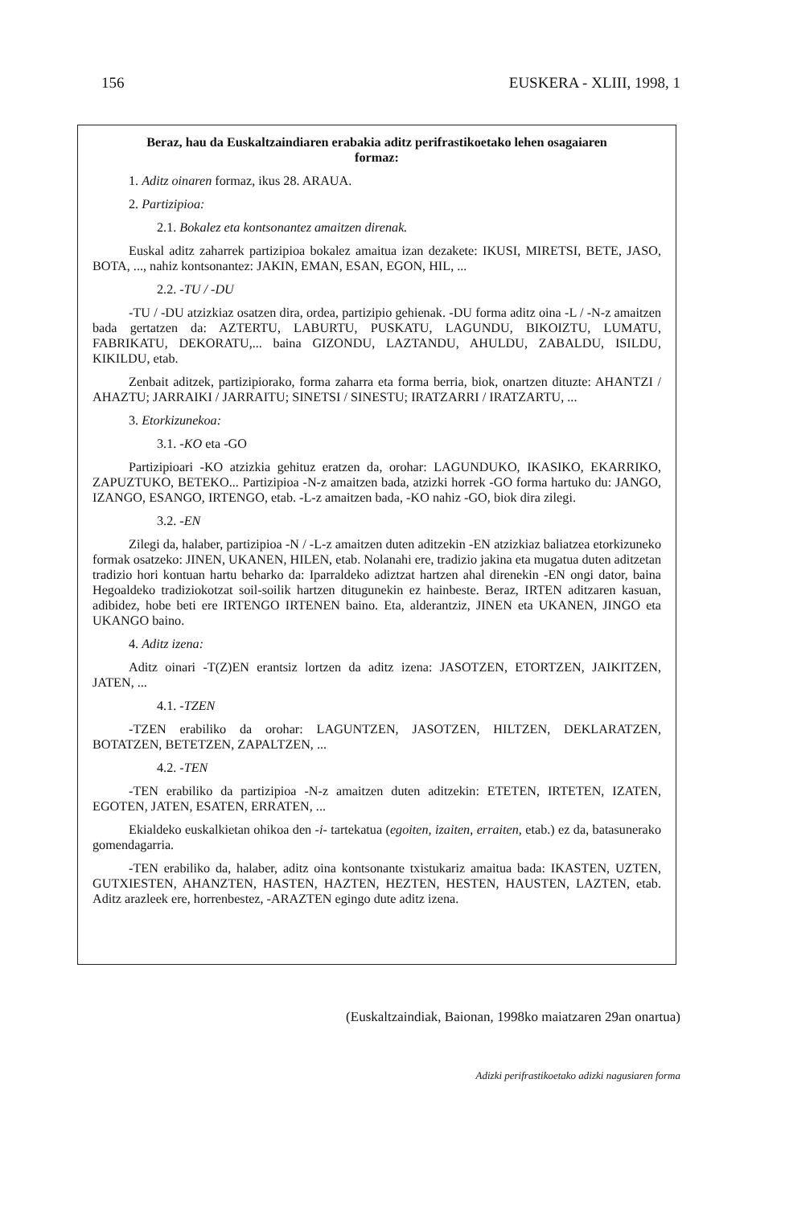156 EUSKERA - XLIII, 1998, 1
Beraz, hau da Euskaltzaindiaren erabakia aditz perifrastikoetako lehen osagaiaren formaz:
1. Aditz oinaren formaz, ikus 28. ARAUA.
2. Partizipioa:
2.1. Bokalez eta kontsonantez amaitzen direnak.
Euskal aditz zaharrek partizipioa bokalez amaitua izan dezakete: IKUSI, MIRETSI, BETE, JASO, BOTA, ..., nahiz kontsonantez: JAKIN, EMAN, ESAN, EGON, HIL, ...
2.2. -TU / -DU
-TU / -DU atzizkiaz osatzen dira, ordea, partizipio gehienak. -DU forma aditz oina -L / -N-z amaitzen bada gertatzen da: AZTERTU, LABURTU, PUSKATU, LAGUNDU, BIKOIZTU, LUMATU, FABRIKATU, DEKORATU,... baina GIZONDU, LAZTANDU, AHULDU, ZABALDU, ISILDU, KIKILDU, etab.
Zenbait aditzek, partizipiorako, forma zaharra eta forma berria, biok, onartzen dituzte: AHANTZI / AHAZTU; JARRAIKI / JARRAITU; SINETSI / SINESTU; IRATZARRI / IRATZARTU, ...
3. Etorkizunekoa:
3.1. -KO eta -GO
Partizipioari -KO atzizkia gehituz eratzen da, orohar: LAGUNDUKO, IKASIKO, EKARRIKO, ZAPUZTUKO, BETEKO... Partizipioa -N-z amaitzen bada, atzizki horrek -GO forma hartuko du: JANGO, IZANGO, ESANGO, IRTENGO, etab. -L-z amaitzen bada, -KO nahiz -GO, biok dira zilegi.
3.2. -EN
Zilegi da, halaber, partizipioa -N / -L-z amaitzen duten aditzekin -EN atzizkiaz baliatzea etorkizuneko formak osatzeko: JINEN, UKANEN, HILEN, etab. Nolanahi ere, tradizio jakina eta mugatua duten aditzetan tradizio hori kontuan hartu beharko da: Iparraldeko adiztzat hartzen ahal direnekin -EN ongi dator, baina Hegoaldeko tradiziokotzat soil-soilik hartzen ditugunekin ez hainbeste. Beraz, IRTEN aditzaren kasuan, adibidez, hobe beti ere IRTENGO IRTENEN baino. Eta, alderantziz, JINEN eta UKANEN, JINGO eta UKANGO baino.
4. Aditz izena:
Aditz oinari -T(Z)EN erantsiz lortzen da aditz izena: JASOTZEN, ETORTZEN, JAIKITZEN, JATEN, ...
4.1. -TZEN
-TZEN erabiliko da orohar: LAGUNTZEN, JASOTZEN, HILTZEN, DEKLARATZEN, BOTATZEN, BETETZEN, ZAPALTZEN, ...
4.2. -TEN
-TEN erabiliko da partizipioa -N-z amaitzen duten aditzekin: ETETEN, IRTETEN, IZATEN, EGOTEN, JATEN, ESATEN, ERRATEN, ...
Ekialdeko euskalkietan ohikoa den -i- tartekatua (egoiten, izaiten, erraiten, etab.) ez da, batasunerako gomendagarria.
-TEN erabiliko da, halaber, aditz oina kontsonante txistukariz amaitua bada: IKASTEN, UZTEN, GUTXIESTEN, AHANZTEN, HASTEN, HAZTEN, HEZTEN, HESTEN, HAUSTEN, LAZTEN, etab. Aditz arazleek ere, horrenbestez, -ARAZTEN egingo dute aditz izena.
(Euskaltzaindiak, Baionan, 1998ko maiatzaren 29an onartua)
Adizki perifrastikoetako adizki nagusiaren forma